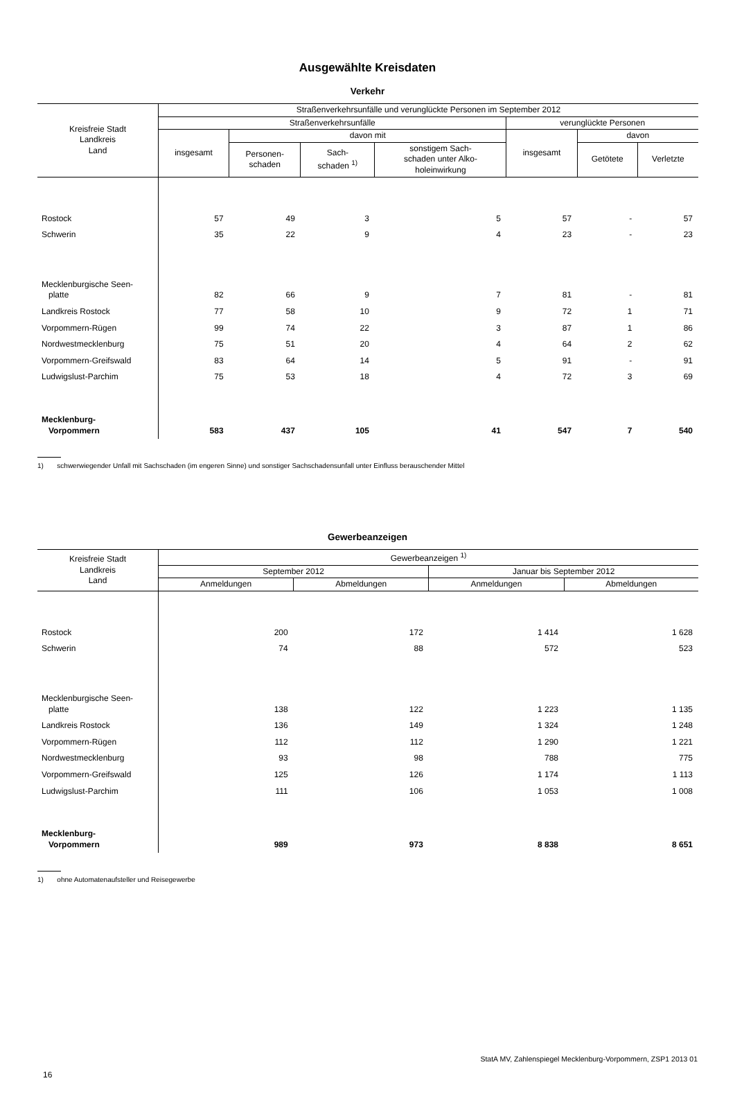Ausgewählte Kreisdaten
Verkehr
| Kreisfreie Stadt Landkreis Land | Straßenverkehrsunfälle und verunglückte Personen im September 2012 | | | | | | |
| --- | --- | --- | --- | --- | --- | --- | --- |
| | Straßenverkehrsunfälle | | | | verunglückte Personen | | |
| | insgesamt | davon mit | | | insgesamt | davon | |
| | | Personen- schaden | Sach- schaden <sup>1)</sup> | sonstigem Sach- schaden unter Alko- holeinwirkung | | Getötete | Verletzte |
| Rostock | 57 | 49 | 3 | 5 | 57 | - | 57 |
| Schwerin | 35 | 22 | 9 | 4 | 23 | - | 23 |
| Mecklenburgische Seen- platte | 82 | 66 | 9 | 7 | 81 | - | 81 |
| Landkreis Rostock | 77 | 58 | 10 | 9 | 72 | 1 | 71 |
| Vorpommern-Rügen | 99 | 74 | 22 | 3 | 87 | 1 | 86 |
| Nordwestmecklenburg | 75 | 51 | 20 | 4 | 64 | 2 | 62 |
| Vorpommern-Greifswald | 83 | 64 | 14 | 5 | 91 | - | 91 |
| Ludwigslust-Parchim | 75 | 53 | 18 | 4 | 72 | 3 | 69 |
| Mecklenburg- Vorpommern | 583 | 437 | 105 | 41 | 547 | 7 | 540 |
1) schwerwiegender Unfall mit Sachschaden (im engeren Sinne) und sonstiger Sachschadensunfall unter Einfluss berauschender Mittel
Gewerbeanzeigen
| Kreisfreie Stadt Landkreis Land | Gewerbeanzeigen <sup>1)</sup> | | | |
| --- | --- | --- | --- | --- |
| | September 2012 | | Januar bis September 2012 | |
| | Anmeldungen | Abmeldungen | Anmeldungen | Abmeldungen |
| Rostock | 200 | 172 | 1 414 | 1 628 |
| Schwerin | 74 | 88 | 572 | 523 |
| Mecklenburgische Seen- platte | 138 | 122 | 1 223 | 1 135 |
| Landkreis Rostock | 136 | 149 | 1 324 | 1 248 |
| Vorpommern-Rügen | 112 | 112 | 1 290 | 1 221 |
| Nordwestmecklenburg | 93 | 98 | 788 | 775 |
| Vorpommern-Greifswald | 125 | 126 | 1 174 | 1 113 |
| Ludwigslust-Parchim | 111 | 106 | 1 053 | 1 008 |
| Mecklenburg- Vorpommern | 989 | 973 | 8 838 | 8 651 |
1) ohne Automatenaufsteller und Reisegewerbe
StatA MV, Zahlenspiegel Mecklenburg-Vorpommern, ZSP1 2013 01
16